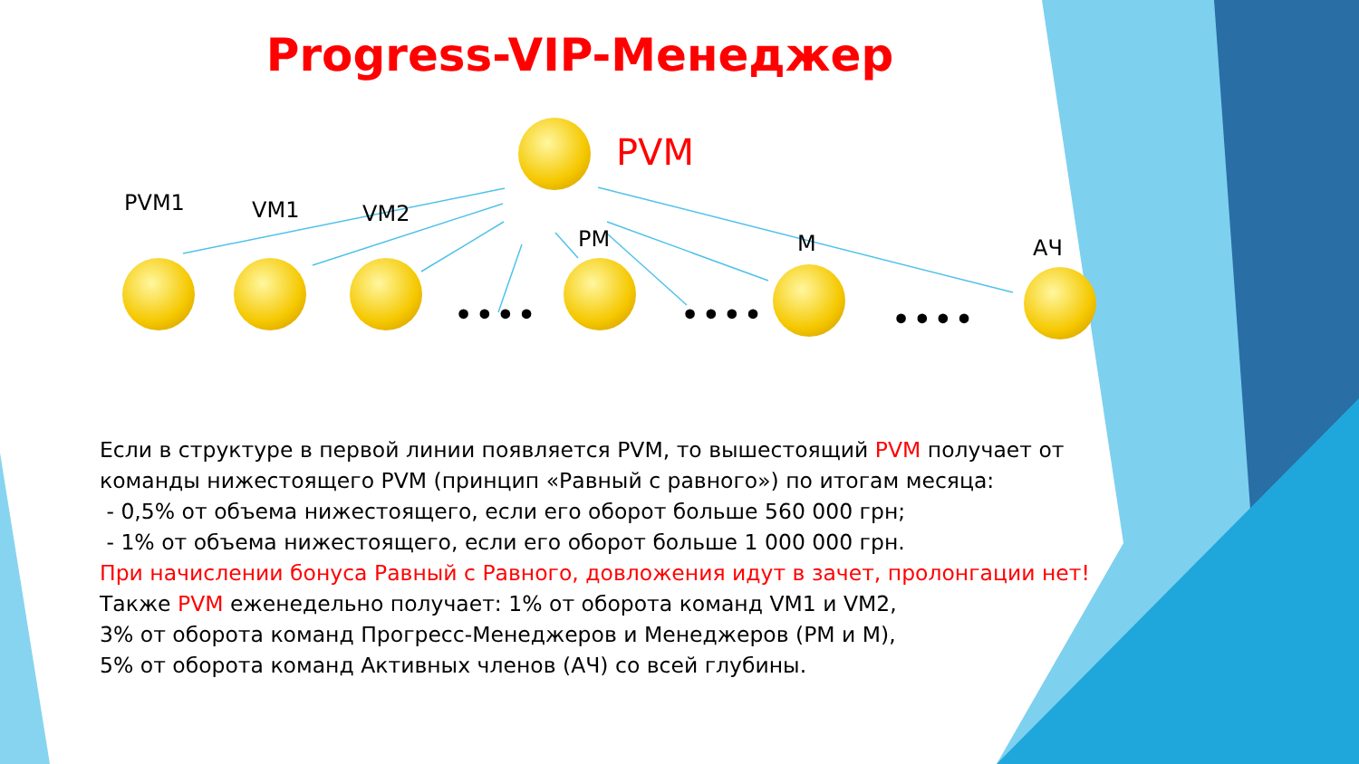Progress-VIP-Менеджер
PVM
PVM1 VM1 VM2
PM М АЧ
•••• •••• ••••
Если в структуре в первой линии появляется PVM, то вышестоящий PVM получает от команды нижестоящего PVM (принцип «Равный с равного») по итогам месяца:
- 0,5% от объема нижестоящего, если его оборот больше 560 000 грн;
- 1% от объема нижестоящего, если его оборот больше 1 000 000 грн.
При начислении бонуса Равный с Равного, довложения идут в зачет, пролонгации нет!
Также PVM еженедельно получает: 1% от оборота команд VM1 и VM2,
3% от оборота команд Прогресс-Менеджеров и Менеджеров (PM и M),
5% от оборота команд Активных членов (АЧ) со всей глубины.